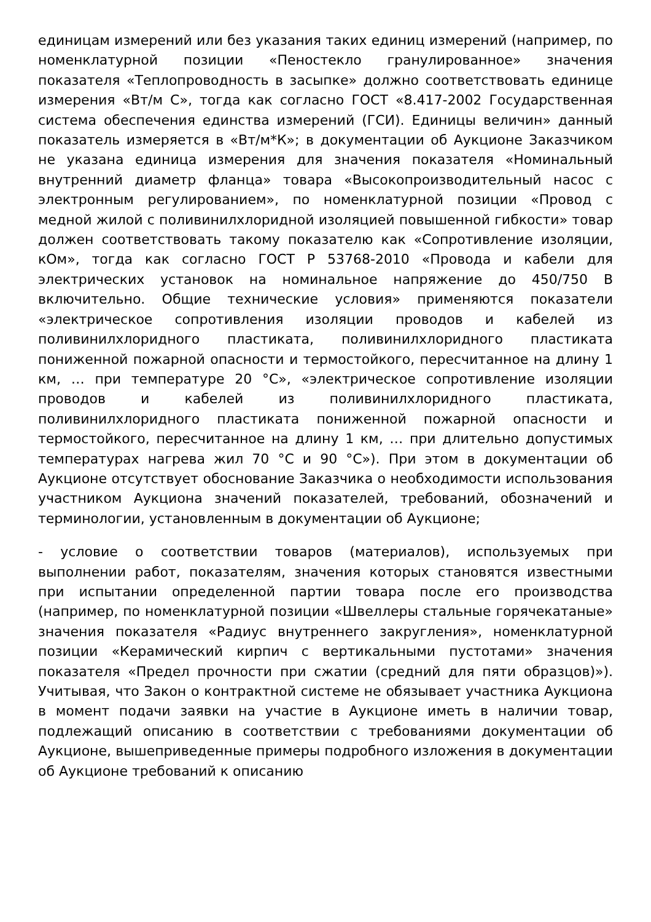единицам измерений или без указания таких единиц измерений (например, по номенклатурной позиции «Пеностекло гранулированное» значения показателя «Теплопроводность в засыпке» должно соответствовать единице измерения «Вт/м С», тогда как согласно ГОСТ «8.417-2002 Государственная система обеспечения единства измерений (ГСИ). Единицы величин» данный показатель измеряется в «Вт/м*К»; в документации об Аукционе Заказчиком не указана единица измерения для значения показателя «Номинальный внутренний диаметр фланца» товара «Высокопроизводительный насос с электронным регулированием», по номенклатурной позиции «Провод с медной жилой с поливинилхлоридной изоляцией повышенной гибкости» товар должен соответствовать такому показателю как «Сопротивление изоляции, кОм», тогда как согласно ГОСТ Р 53768-2010 «Провода и кабели для электрических установок на номинальное напряжение до 450/750 В включительно. Общие технические условия» применяются показатели «электрическое сопротивления изоляции проводов и кабелей из поливинилхлоридного пластиката, поливинилхлоридного пластиката пониженной пожарной опасности и термостойкого, пересчитанное на длину 1 км, … при температуре 20 °С», «электрическое сопротивление изоляции проводов и кабелей из поливинилхлоридного пластиката, поливинилхлоридного пластиката пониженной пожарной опасности и термостойкого, пересчитанное на длину 1 км, … при длительно допустимых температурах нагрева жил 70 °С и 90 °С»). При этом в документации об Аукционе отсутствует обоснование Заказчика о необходимости использования участником Аукциона значений показателей, требований, обозначений и терминологии, установленным в документации об Аукционе;
- условие о соответствии товаров (материалов), используемых при выполнении работ, показателям, значения которых становятся известными при испытании определенной партии товара после его производства (например, по номенклатурной позиции «Швеллеры стальные горячекатаные» значения показателя «Радиус внутреннего закругления», номенклатурной позиции «Керамический кирпич с вертикальными пустотами» значения показателя «Предел прочности при сжатии (средний для пяти образцов)»). Учитывая, что Закон о контрактной системе не обязывает участника Аукциона в момент подачи заявки на участие в Аукционе иметь в наличии товар, подлежащий описанию в соответствии с требованиями документации об Аукционе, вышеприведенные примеры подробного изложения в документации об Аукционе требований к описанию